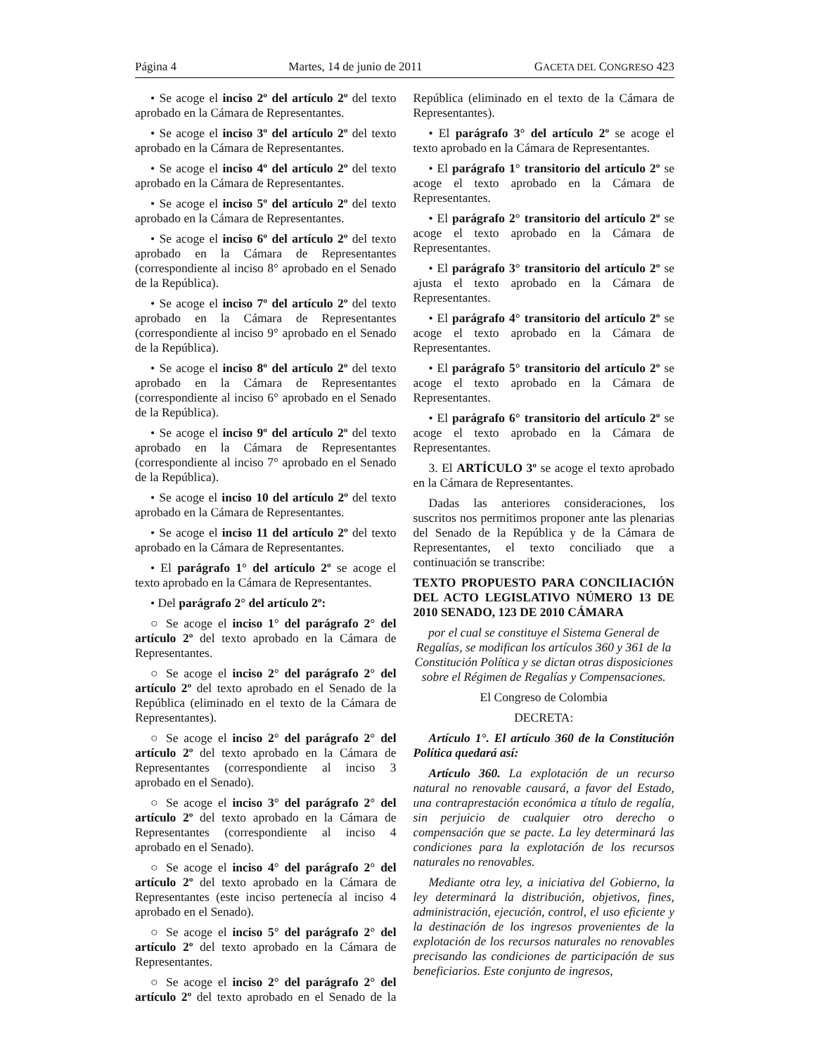Página 4 Martes, 14 de junio de 2011 GACETA DEL CONGRESO 423
• Se acoge el inciso 2º del artículo 2º del texto aprobado en la Cámara de Representantes.
• Se acoge el inciso 3º del artículo 2º del texto aprobado en la Cámara de Representantes.
• Se acoge el inciso 4º del artículo 2º del texto aprobado en la Cámara de Representantes.
• Se acoge el inciso 5º del artículo 2º del texto aprobado en la Cámara de Representantes.
• Se acoge el inciso 6º del artículo 2º del texto aprobado en la Cámara de Representantes (correspondiente al inciso 8° aprobado en el Senado de la República).
• Se acoge el inciso 7º del artículo 2º del texto aprobado en la Cámara de Representantes (correspondiente al inciso 9° aprobado en el Senado de la República).
• Se acoge el inciso 8º del artículo 2º del texto aprobado en la Cámara de Representantes (correspondiente al inciso 6° aprobado en el Senado de la República).
• Se acoge el inciso 9º del artículo 2º del texto aprobado en la Cámara de Representantes (correspondiente al inciso 7° aprobado en el Senado de la República).
• Se acoge el inciso 10 del artículo 2º del texto aprobado en la Cámara de Representantes.
• Se acoge el inciso 11 del artículo 2º del texto aprobado en la Cámara de Representantes.
• El parágrafo 1° del artículo 2º se acoge el texto aprobado en la Cámara de Representantes.
• Del parágrafo 2° del artículo 2º:
○ Se acoge el inciso 1° del parágrafo 2° del artículo 2º del texto aprobado en la Cámara de Representantes.
○ Se acoge el inciso 2° del parágrafo 2° del artículo 2º del texto aprobado en el Senado de la República (eliminado en el texto de la Cámara de Representantes).
○ Se acoge el inciso 2° del parágrafo 2° del artículo 2º del texto aprobado en la Cámara de Representantes (correspondiente al inciso 3 aprobado en el Senado).
○ Se acoge el inciso 3° del parágrafo 2° del artículo 2º del texto aprobado en la Cámara de Representantes (correspondiente al inciso 4 aprobado en el Senado).
○ Se acoge el inciso 4° del parágrafo 2° del artículo 2º del texto aprobado en la Cámara de Representantes (este inciso pertenecía al inciso 4 aprobado en el Senado).
○ Se acoge el inciso 5° del parágrafo 2° del artículo 2º del texto aprobado en la Cámara de Representantes.
○ Se acoge el inciso 2° del parágrafo 2° del artículo 2º del texto aprobado en el Senado de la República (eliminado en el texto de la Cámara de Representantes).
• El parágrafo 3° del artículo 2º se acoge el texto aprobado en la Cámara de Representantes.
• El parágrafo 1° transitorio del artículo 2º se acoge el texto aprobado en la Cámara de Representantes.
• El parágrafo 2° transitorio del artículo 2º se acoge el texto aprobado en la Cámara de Representantes.
• El parágrafo 3° transitorio del artículo 2º se ajusta el texto aprobado en la Cámara de Representantes.
• El parágrafo 4° transitorio del artículo 2º se acoge el texto aprobado en la Cámara de Representantes.
• El parágrafo 5° transitorio del artículo 2º se acoge el texto aprobado en la Cámara de Representantes.
• El parágrafo 6° transitorio del artículo 2º se acoge el texto aprobado en la Cámara de Representantes.
3. El ARTÍCULO 3º se acoge el texto aprobado en la Cámara de Representantes.
Dadas las anteriores consideraciones, los suscritos nos permitimos proponer ante las plenarias del Senado de la República y de la Cámara de Representantes, el texto conciliado que a continuación se transcribe:
TEXTO PROPUESTO PARA CONCILIACIÓN DEL ACTO LEGISLATIVO NÚMERO 13 DE 2010 SENADO, 123 DE 2010 CÁMARA
por el cual se constituye el Sistema General de Regalías, se modifican los artículos 360 y 361 de la Constitución Política y se dictan otras disposiciones sobre el Régimen de Regalías y Compensaciones.
El Congreso de Colombia
DECRETA:
Artículo 1°. El artículo 360 de la Constitución Política quedará así:
Artículo 360. La explotación de un recurso natural no renovable causará, a favor del Estado, una contraprestación económica a título de regalía, sin perjuicio de cualquier otro derecho o compensación que se pacte. La ley determinará las condiciones para la explotación de los recursos naturales no renovables.
Mediante otra ley, a iniciativa del Gobierno, la ley determinará la distribución, objetivos, fines, administración, ejecución, control, el uso eficiente y la destinación de los ingresos provenientes de la explotación de los recursos naturales no renovables precisando las condiciones de participación de sus beneficiarios. Este conjunto de ingresos,